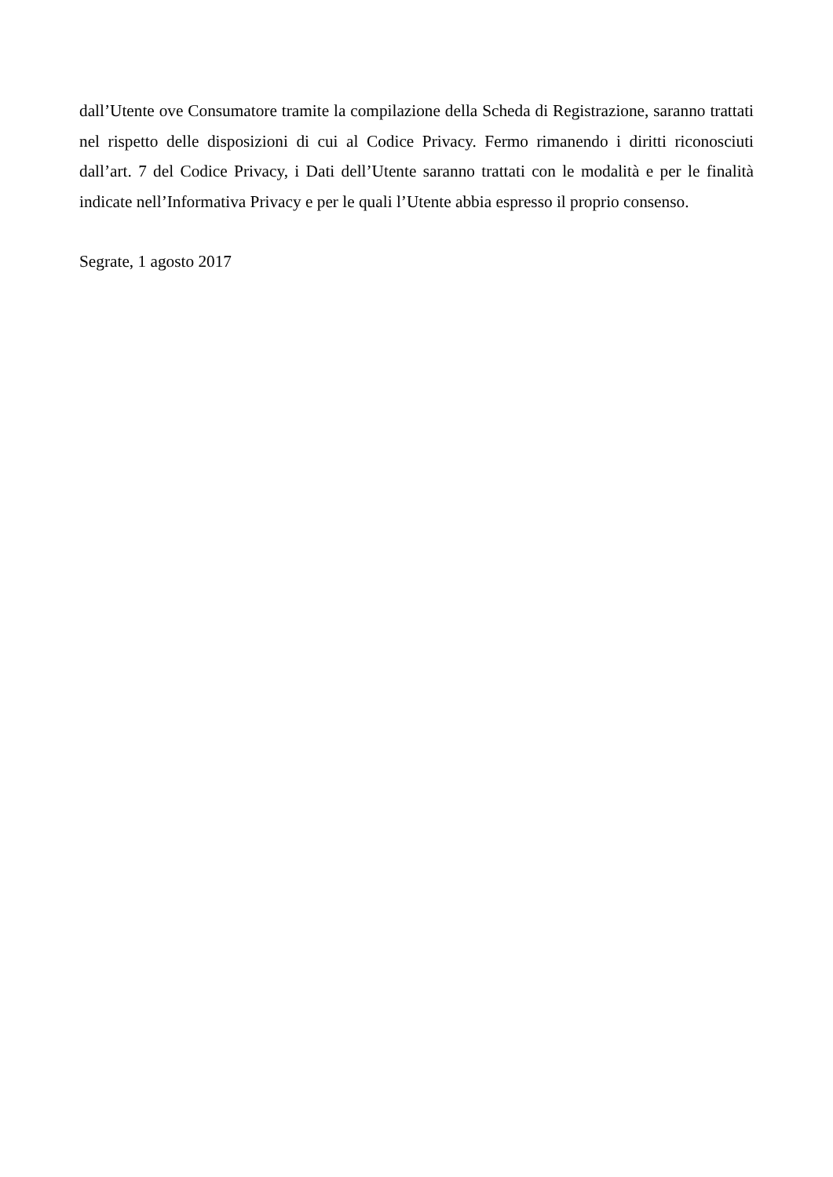dall’Utente ove Consumatore tramite la compilazione della Scheda di Registrazione, saranno trattati nel rispetto delle disposizioni di cui al Codice Privacy. Fermo rimanendo i diritti riconosciuti dall’art. 7 del Codice Privacy, i Dati dell’Utente saranno trattati con le modalità e per le finalità indicate nell’Informativa Privacy e per le quali l’Utente abbia espresso il proprio consenso.
Segrate, 1 agosto 2017